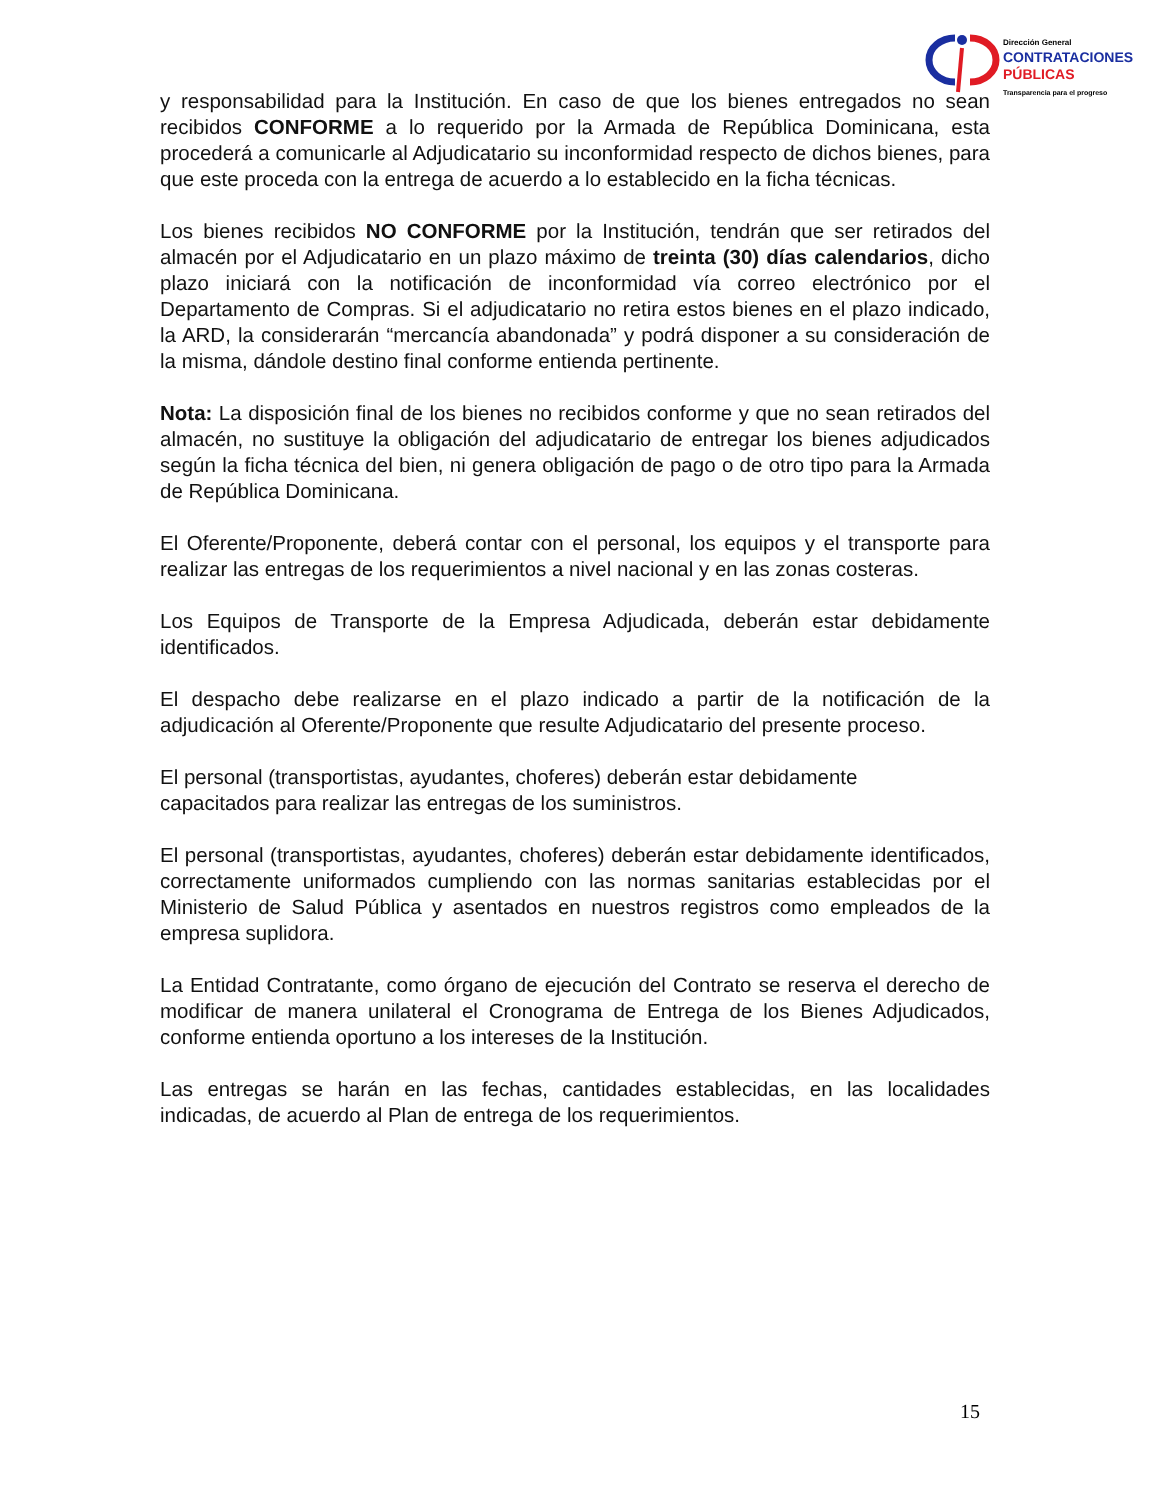Dirección General
CONTRATACIONES
PÚBLICAS
Transparencia para el progreso
y responsabilidad para la Institución. En caso de que los bienes entregados no sean recibidos CONFORME a lo requerido por la Armada de República Dominicana, esta procederá a comunicarle al Adjudicatario su inconformidad respecto de dichos bienes, para que este proceda con la entrega de acuerdo a lo establecido en la ficha técnicas.
Los bienes recibidos NO CONFORME por la Institución, tendrán que ser retirados del almacén por el Adjudicatario en un plazo máximo de treinta (30) días calendarios, dicho plazo iniciará con la notificación de inconformidad vía correo electrónico por el Departamento de Compras. Si el adjudicatario no retira estos bienes en el plazo indicado, la ARD, la considerarán “mercancía abandonada” y podrá disponer a su consideración de la misma, dándole destino final conforme entienda pertinente.
Nota: La disposición final de los bienes no recibidos conforme y que no sean retirados del almacén, no sustituye la obligación del adjudicatario de entregar los bienes adjudicados según la ficha técnica del bien, ni genera obligación de pago o de otro tipo para la Armada de República Dominicana.
El Oferente/Proponente, deberá contar con el personal, los equipos y el transporte para realizar las entregas de los requerimientos a nivel nacional y en las zonas costeras.
Los Equipos de Transporte de la Empresa Adjudicada, deberán estar debidamente identificados.
El despacho debe realizarse en el plazo indicado a partir de la notificación de la adjudicación al Oferente/Proponente que resulte Adjudicatario del presente proceso.
El personal (transportistas, ayudantes, choferes) deberán estar debidamente
capacitados para realizar las entregas de los suministros.
El personal (transportistas, ayudantes, choferes) deberán estar debidamente identificados, correctamente uniformados cumpliendo con las normas sanitarias establecidas por el Ministerio de Salud Pública y asentados en nuestros registros como empleados de la empresa suplidora.
La Entidad Contratante, como órgano de ejecución del Contrato se reserva el derecho de modificar de manera unilateral el Cronograma de Entrega de los Bienes Adjudicados, conforme entienda oportuno a los intereses de la Institución.
Las entregas se harán en las fechas, cantidades establecidas, en las localidades indicadas, de acuerdo al Plan de entrega de los requerimientos.
15